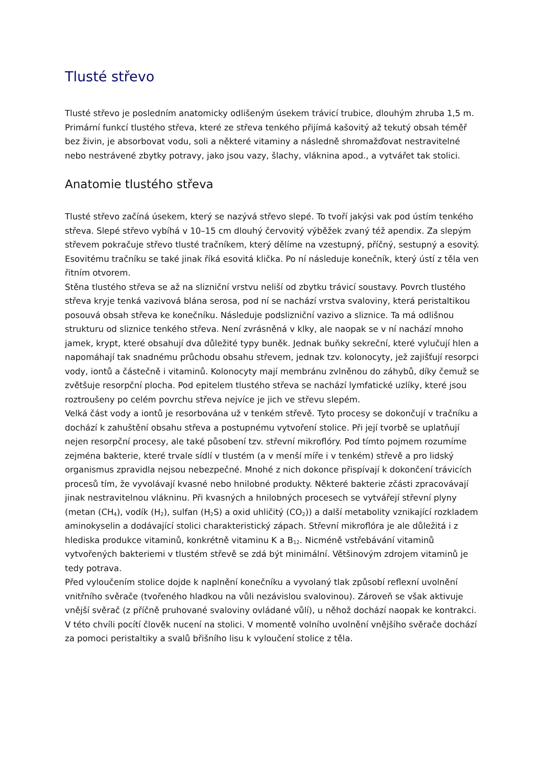Tlusté střevo
Tlusté střevo je posledním anatomicky odlišeným úsekem trávicí trubice, dlouhým zhruba 1,5 m. Primární funkcí tlustého střeva, které ze střeva tenkého přijímá kašovitý až tekutý obsah téměř bez živin, je absorbovat vodu, soli a některé vitaminy a následně shromažďovat nestravitelné nebo nestrávené zbytky potravy, jako jsou vazy, šlachy, vláknina apod., a vytvářet tak stolici.
Anatomie tlustého střeva
Tlusté střevo začíná úsekem, který se nazývá střevo slepé. To tvoří jakýsi vak pod ústím tenkého střeva. Slepé střevo vybíhá v 10–15 cm dlouhý červovitý výběžek zvaný též apendix. Za slepým střevem pokračuje střevo tlusté tračníkem, který dělíme na vzestupný, příčný, sestupný a esovitý. Esovitému tračníku se také jinak říká esovitá klička. Po ní následuje konečník, který ústí z těla ven řitním otvorem.
Stěna tlustého střeva se až na slizniční vrstvu neliší od zbytku trávicí soustavy. Povrch tlustého střeva kryje tenká vazivová blána serosa, pod ní se nachází vrstva svaloviny, která peristaltikou posouvá obsah střeva ke konečníku. Následuje podslizniční vazivo a sliznice. Ta má odlišnou strukturu od sliznice tenkého střeva. Není zvrásněná v klky, ale naopak se v ní nachází mnoho jamek, krypt, které obsahují dva důležité typy buněk. Jednak buňky sekreční, které vylučují hlen a napomáhají tak snadnému průchodu obsahu střevem, jednak tzv. kolonocyty, jež zajišťují resorpci vody, iontů a částečně i vitaminů. Kolonocyty mají membránu zvlněnou do záhybů, díky čemuž se zvětšuje resorpční plocha. Pod epitelem tlustého střeva se nachází lymfatické uzlíky, které jsou roztroušeny po celém povrchu střeva nejvíce je jich ve střevu slepém.
Velká část vody a iontů je resorbována už v tenkém střevě. Tyto procesy se dokončují v tračníku a dochází k zahuštění obsahu střeva a postupnému vytvoření stolice. Při její tvorbě se uplatňují nejen resorpční procesy, ale také působení tzv. střevní mikroflóry. Pod tímto pojmem rozumíme zejména bakterie, které trvale sídlí v tlustém (a v menší míře i v tenkém) střevě a pro lidský organismus zpravidla nejsou nebezpečné. Mnohé z nich dokonce přispívají k dokončení trávicích procesů tím, že vyvolávají kvasné nebo hnilobné produkty. Některé bakterie zčásti zpracovávají jinak nestravitelnou vlákninu. Při kvasných a hnilobných procesech se vytvářejí střevní plyny (metan (CH<sub>4</sub>), vodík (H<sub>2</sub>), sulfan (H<sub>2</sub>S) a oxid uhličitý (CO<sub>2</sub>)) a další metabolity vznikající rozkladem aminokyselin a dodávající stolici charakteristický zápach. Střevní mikroflóra je ale důležitá i z hlediska produkce vitaminů, konkrétně vitaminu K a B<sub>12</sub>. Nicméně vstřebávání vitaminů vytvořených bakteriemi v tlustém střevě se zdá být minimální. Většinovým zdrojem vitaminů je tedy potrava.
Před vyloučením stolice dojde k naplnění konečníku a vyvolaný tlak způsobí reflexní uvolnění vnitřního svěrače (tvořeného hladkou na vůli nezávislou svalovinou). Zároveň se však aktivuje vnější svěrač (z příčně pruhované svaloviny ovládané vůlí), u něhož dochází naopak ke kontrakci. V této chvíli pocítí člověk nucení na stolici. V momentě volního uvolnění vnějšího svěrače dochází za pomoci peristaltiky a svalů břišního lisu k vyloučení stolice z těla.